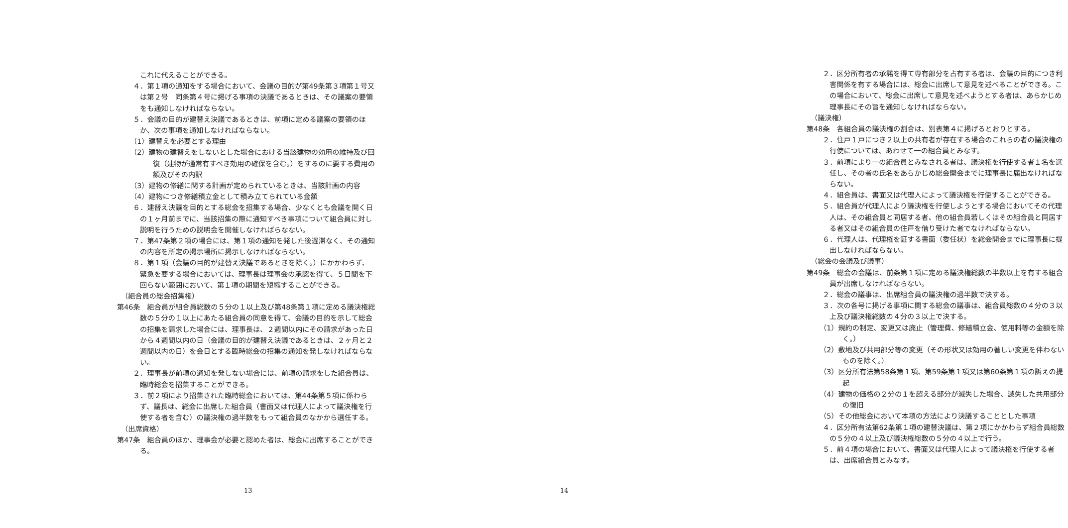これに代えることができる。
４．第１項の通知をする場合において、会議の目的が第49条第３項第１号又は第２号　同条第４号に掲げる事項の決議であるときは、その議案の要領をも通知しなければならない。
５．会議の目的が建替え決議であるときは、前項に定める議案の要領のほか、次の事項を通知しなければならない。
（1）建替えを必要とする理由
（2）建物の建替えをしないとした場合における当該建物の効用の維持及び回復（建物が通常有すべき効用の確保を含む。）をするのに要する費用の額及びその内訳
（3）建物の修繕に関する計画が定められているときは、当該計画の内容
（4）建物につき修繕積立金として積み立てられている金額
６．建替え決議を目的とする総会を招集する場合、少なくとも会議を開く日の１ヶ月前までに、当該招集の際に通知すべき事項について組合員に対し説明を行うための説明会を開催しなければらなない。
７．第47条第２項の場合には、第１項の通知を発した後遅滞なく、その通知の内容を所定の掲示場所に掲示しなければならない。
８．第１項（会議の目的が建替え決議であるときを除く。）にかかわらず、緊急を要する場合においては、理事長は理事会の承認を得て、５日間を下回らない範囲において、第１項の期間を短縮することができる。
（組合員の総会招集権）
第46条　組合員が組合員総数の５分の１以上及び第48条第１項に定める議決権総数の５分の１以上にあたる組合員の同意を得て、会議の目的を示して総会の招集を請求した場合には、理事長は、２週間以内にその請求があった日から４週間以内の日（会議の目的が建替え決議であるときは、２ヶ月と２週間以内の日）を会日とする臨時総会の招集の通知を発しなければならない。
２．理事長が前項の通知を発しない場合には、前項の請求をした組合員は、臨時総会を招集することができる。
３．前２項により招集された臨時総会においては、第44条第５項に係わらず、議長は、総会に出席した組合員（書面又は代理人によって議決権を行使する者を含む）の議決権の過半数をもって組合員のなかから選任する。
（出席資格）
第47条　組合員のほか、理事会が必要と認めた者は、総会に出席することができる。
13
２．区分所有者の承諾を得て専有部分を占有する者は、会議の目的につき利害関係を有する場合には、総会に出席して意見を述べることができる。この場合において、総会に出席して意見を述べようとする者は、あらかじめ理事長にその旨を通知しなければならない。
（議決権）
第48条　各組合員の議決権の割合は、別表第４に掲げるとおりとする。
２．住戸１戸につき２以上の共有者が存在する場合のこれらの者の議決権の行使については、あわせて一の組合員とみなす。
３．前項により一の組合員とみなされる者は、議決権を行使する者１名を選任し、その者の氏名をあらかじめ総会開会までに理事長に届出なければならない。
４．組合員は、書面又は代理人によって議決権を行使することができる。
５．組合員が代理人により議決権を行使しようとする場合においてその代理人は、その組合員と同居する者、他の組合員若しくはその組合員と同居する者又はその組合員の住戸を借り受けた者でなければならない。
６．代理人は、代理権を証する書面（委任状）を総会開会までに理事長に提出しなければならない。
（総会の会議及び議事）
第49条　総会の会議は、前条第１項に定める議決権総数の半数以上を有する組合員が出席しなければならない。
２．総会の議事は、出席組合員の議決権の過半数で決する。
３．次の各号に掲げる事項に関する総会の議事は、組合員総数の４分の３以上及び議決権総数の４分の３以上で決する。
（1）規約の制定、変更又は廃止（管理費、修繕積立金、使用料等の金額を除く。）
（2）敷地及び共用部分等の変更（その形状又は効用の著しい変更を伴わないものを除く。）
（3）区分所有法第58条第１項、第59条第１項又は第60条第１項の訴えの提起
（4）建物の価格の２分の１を超える部分が滅失した場合、滅失した共用部分の復旧
（5）その他総会において本項の方法により決議することとした事項
４．区分所有法第62条第１項の建替決議は、第２項にかかわらず組合員総数の５分の４以上及び議決権総数の５分の４以上で行う。
５．前４項の場合において、書面又は代理人によって議決権を行使する者は、出席組合員とみなす。
14